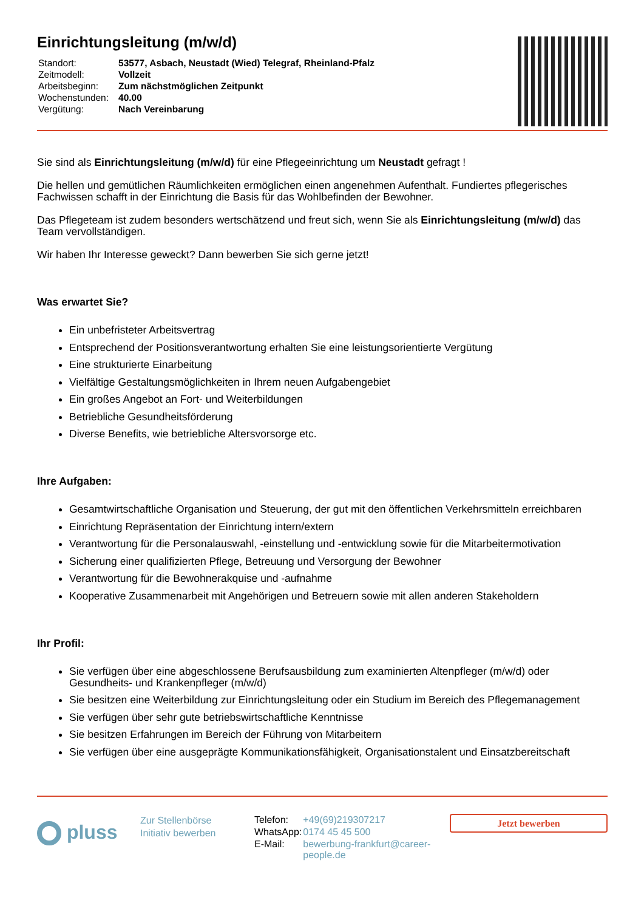Einrichtungsleitung (m/w/d)
| Standort: | 53577, Asbach, Neustadt (Wied) Telegraf, Rheinland-Pfalz |
| Zeitmodell: | Vollzeit |
| Arbeitsbeginn: | Zum nächstmöglichen Zeitpunkt |
| Wochenstunden: | 40.00 |
| Vergütung: | Nach Vereinbarung |
Sie sind als Einrichtungsleitung (m/w/d) für eine Pflegeeinrichtung um Neustadt gefragt !
Die hellen und gemütlichen Räumlichkeiten ermöglichen einen angenehmen Aufenthalt. Fundiertes pflegerisches Fachwissen schafft in der Einrichtung die Basis für das Wohlbefinden der Bewohner.
Das Pflegeteam ist zudem besonders wertschätzend und freut sich, wenn Sie als Einrichtungsleitung (m/w/d) das Team vervollständigen.
Wir haben Ihr Interesse geweckt? Dann bewerben Sie sich gerne jetzt!
Was erwartet Sie?
Ein unbefristeter Arbeitsvertrag
Entsprechend der Positionsverantwortung erhalten Sie eine leistungsorientierte Vergütung
Eine strukturierte Einarbeitung
Vielfältige Gestaltungsmöglichkeiten in Ihrem neuen Aufgabengebiet
Ein großes Angebot an Fort- und Weiterbildungen
Betriebliche Gesundheitsförderung
Diverse Benefits, wie betriebliche Altersvorsorge etc.
Ihre Aufgaben:
Gesamtwirtschaftliche Organisation und Steuerung, der gut mit den öffentlichen Verkehrsmitteln erreichbaren
Einrichtung Repräsentation der Einrichtung intern/extern
Verantwortung für die Personalauswahl, -einstellung und -entwicklung sowie für die Mitarbeitermotivation
Sicherung einer qualifizierten Pflege, Betreuung und Versorgung der Bewohner
Verantwortung für die Bewohnerakquise und -aufnahme
Kooperative Zusammenarbeit mit Angehörigen und Betreuern sowie mit allen anderen Stakeholdern
Ihr Profil:
Sie verfügen über eine abgeschlossene Berufsausbildung zum examinierten Altenpfleger (m/w/d) oder Gesundheits- und Krankenpfleger (m/w/d)
Sie besitzen eine Weiterbildung zur Einrichtungsleitung oder ein Studium im Bereich des Pflegemanagement
Sie verfügen über sehr gute betriebswirtschaftliche Kenntnisse
Sie besitzen Erfahrungen im Bereich der Führung von Mitarbeitern
Sie verfügen über eine ausgeprägte Kommunikationsfähigkeit, Organisationstalent und Einsatzbereitschaft
pluss
Zur Stellenbörse
Initiativ bewerben
| Telefon: | +49(69)219307217 |
| WhatsApp: | 0174 45 45 500 |
| E-Mail: | bewerbung-frankfurt@career-people.de |
Jetzt bewerben